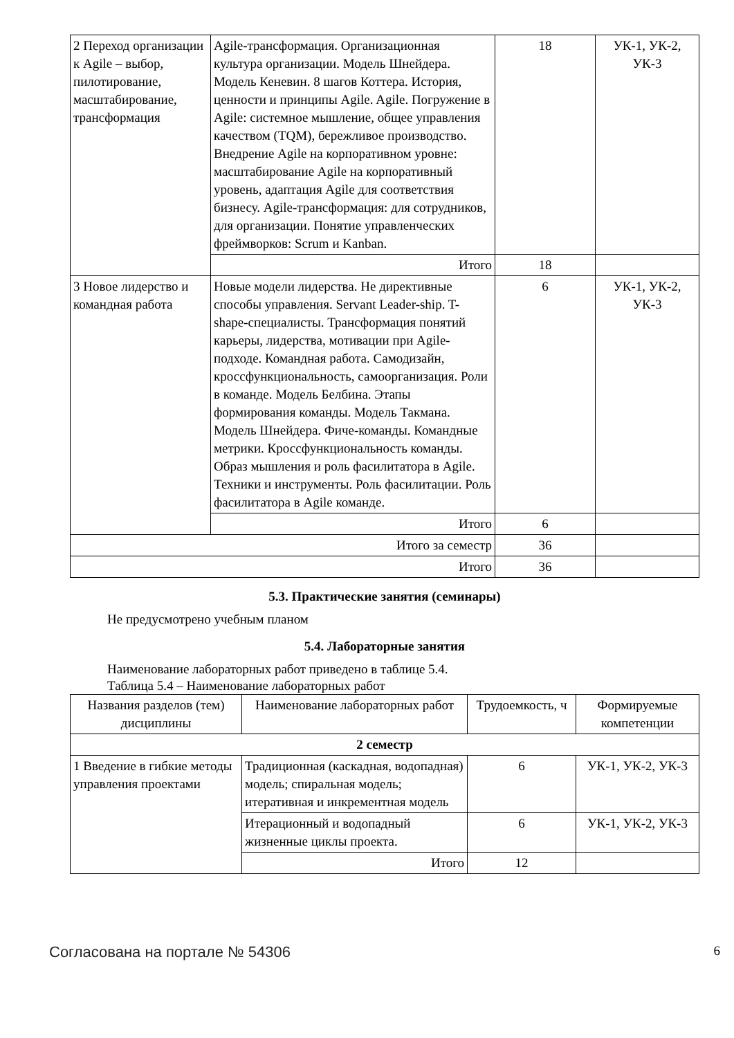| 2 Переход организации к Agile – выбор, пилотирование, масштабирование, трансформация | Agile-трансформация. Организационная культура организации. Модель Шнейдера. Модель Кеневин. 8 шагов Коттера. История, ценности и принципы Agile. Agile. Погружение в Agile: системное мышление, общее управления качеством (TQM), бережливое производство. Внедрение Agile на корпоративном уровне: масштабирование Agile на корпоративный уровень, адаптация Agile для соответствия бизнесу. Agile-трансформация: для сотрудников, для организации. Понятие управленческих фреймворков: Scrum и Kanban. | 18 | УК-1, УК-2, УК-3 |
| | Итого | 18 | |
| 3 Новое лидерство и командная работа | Новые модели лидерства. Не директивные способы управления. Servant Leader-ship. T-shape-специалисты. Трансформация понятий карьеры, лидерства, мотивации при Agile-подходе. Командная работа. Самодизайн, кроссфункциональность, самоорганизация. Роли в команде. Модель Белбина. Этапы формирования команды. Модель Такмана. Модель Шнейдера. Фиче-команды. Командные метрики. Кроссфункциональность команды. Образ мышления и роль фасилитатора в Agile. Техники и инструменты. Роль фасилитации. Роль фасилитатора в Agile команде. | 6 | УК-1, УК-2, УК-3 |
| | Итого | 6 | |
| Итого за семестр | | 36 | |
| Итого | | 36 | |
5.3. Практические занятия (семинары)
Не предусмотрено учебным планом
5.4. Лабораторные занятия
Наименование лабораторных работ приведено в таблице 5.4.
Таблица 5.4 – Наименование лабораторных работ
| Названия разделов (тем) дисциплины | Наименование лабораторных работ | Трудоемкость, ч | Формируемые компетенции |
| --- | --- | --- | --- |
| 2 семестр | | | |
| 1 Введение в гибкие методы управления проектами | Традиционная (каскадная, водопадная) модель; спиральная модель; итеративная и инкрементная модель | 6 | УК-1, УК-2, УК-3 |
| | Итерационный и водопадный жизненные циклы проекта. | 6 | УК-1, УК-2, УК-3 |
| | Итого | 12 | |
Согласована на портале № 54306 6